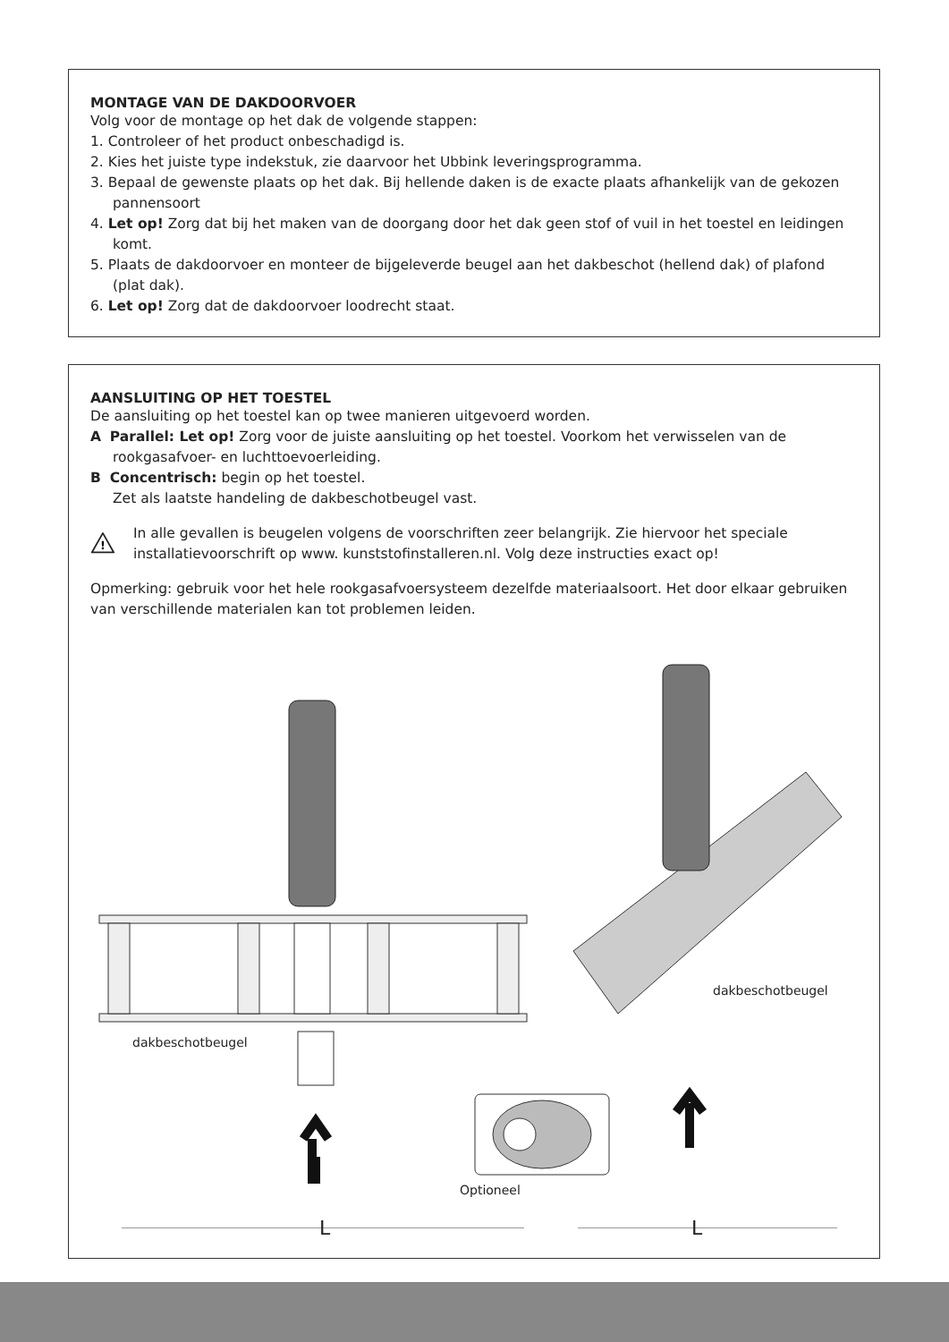MONTAGE VAN DE DAKDOORVOER
Volg voor de montage op het dak de volgende stappen:
1. Controleer of het product onbeschadigd is.
2. Kies het juiste type indekstuk, zie daarvoor het Ubbink leveringsprogramma.
3. Bepaal de gewenste plaats op het dak. Bij hellende daken is de exacte plaats afhankelijk van de gekozen pannensoort
4. Let op! Zorg dat bij het maken van de doorgang door het dak geen stof of vuil in het toestel en leidingen komt.
5. Plaats de dakdoorvoer en monteer de bijgeleverde beugel aan het dakbeschot (hellend dak) of plafond (plat dak).
6. Let op! Zorg dat de dakdoorvoer loodrecht staat.
AANSLUITING OP HET TOESTEL
De aansluiting op het toestel kan op twee manieren uitgevoerd worden.
A Parallel: Let op! Zorg voor de juiste aansluiting op het toestel. Voorkom het verwisselen van de rookgasafvoer- en luchttoevoerleiding.
B Concentrisch: begin op het toestel.
Zet als laatste handeling de dakbeschotbeugel vast.
!
In alle gevallen is beugelen volgens de voorschriften zeer belangrijk. Zie hiervoor het speciale installatievoorschrift op www. kunststofinstalleren.nl. Volg deze instructies exact op!
Opmerking: gebruik voor het hele rookgasafvoersysteem dezelfde materiaalsoort. Het door elkaar gebruiken van verschillende materialen kan tot problemen leiden.
dakbeschotbeugel
dakbeschotbeugel
Optioneel
L L